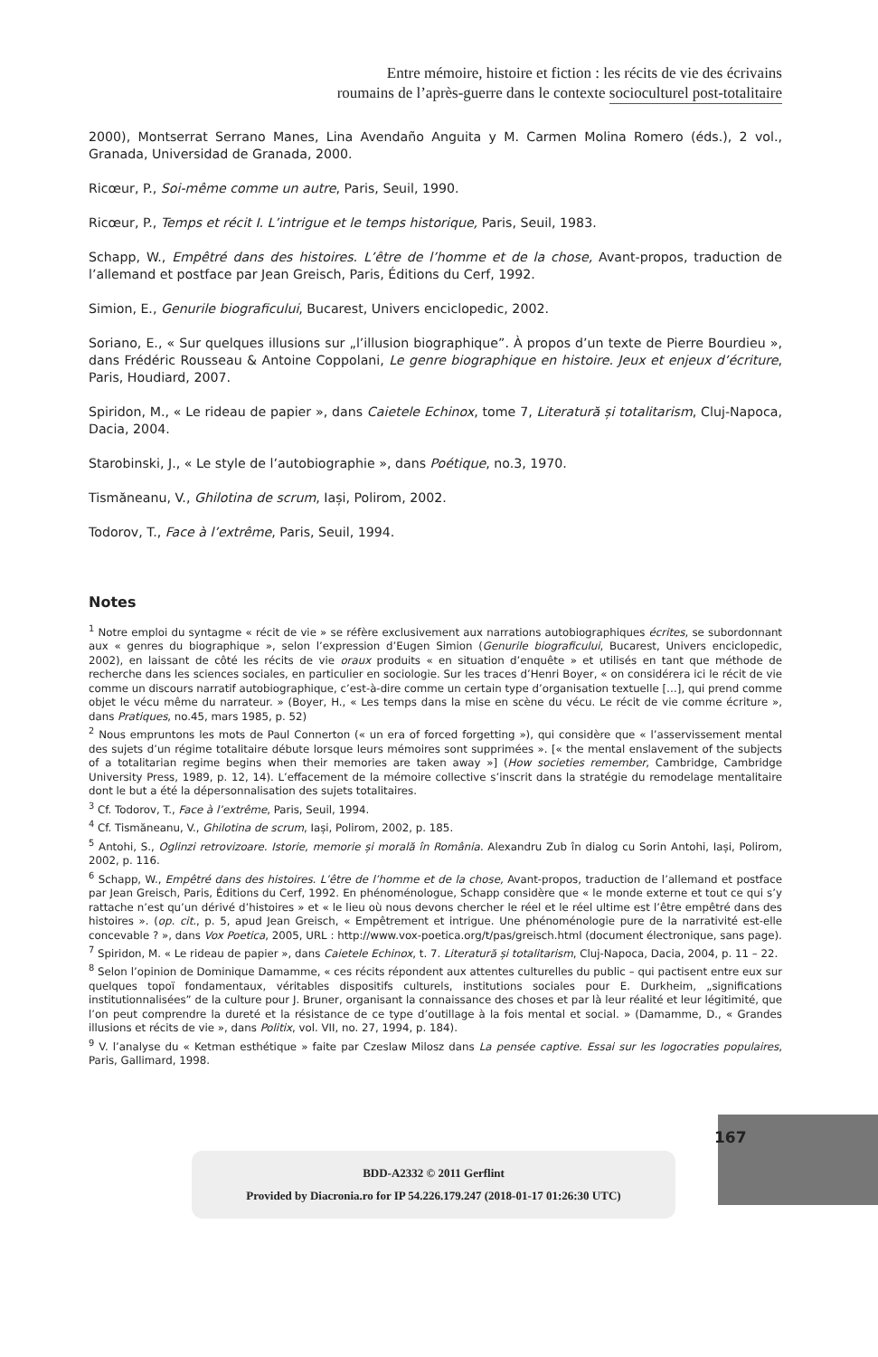Entre mémoire, histoire et fiction : les récits de vie des écrivains
roumains de l’après-guerre dans le contexte socioculturel post-totalitaire
2000), Montserrat Serrano Manes, Lina Avendaño Anguita y M. Carmen Molina Romero (éds.), 2 vol., Granada, Universidad de Granada, 2000.
Ricœur, P., Soi-même comme un autre, Paris, Seuil, 1990.
Ricœur, P., Temps et récit I. L’intrigue et le temps historique, Paris, Seuil, 1983.
Schapp, W., Empêtré dans des histoires. L’être de l’homme et de la chose, Avant-propos, traduction de l’allemand et postface par Jean Greisch, Paris, Éditions du Cerf, 1992.
Simion, E., Genurile biograficului, Bucarest, Univers enciclopedic, 2002.
Soriano, E., « Sur quelques illusions sur „l’illusion biographique”. À propos d’un texte de Pierre Bourdieu », dans Frédéric Rousseau & Antoine Coppolani, Le genre biographique en histoire. Jeux et enjeux d’écriture, Paris, Houdiard, 2007.
Spiridon, M., « Le rideau de papier », dans Caietele Echinox, tome 7, Literatură și totalitarism, Cluj-Napoca, Dacia, 2004.
Starobinski, J., « Le style de l’autobiographie », dans Poétique, no.3, 1970.
Tismăneanu, V., Ghilotina de scrum, Iași, Polirom, 2002.
Todorov, T., Face à l’extrême, Paris, Seuil, 1994.
Notes
<sup>1</sup> Notre emploi du syntagme « récit de vie » se réfère exclusivement aux narrations autobiographiques écrites, se subordonnant aux « genres du biographique », selon l’expression d’Eugen Simion (Genurile biograficului, Bucarest, Univers enciclopedic, 2002), en laissant de côté les récits de vie oraux produits « en situation d’enquête » et utilisés en tant que méthode de recherche dans les sciences sociales, en particulier en sociologie. Sur les traces d’Henri Boyer, « on considérera ici le récit de vie comme un discours narratif autobiographique, c’est-à-dire comme un certain type d’organisation textuelle […], qui prend comme objet le vécu même du narrateur. » (Boyer, H., « Les temps dans la mise en scène du vécu. Le récit de vie comme écriture », dans Pratiques, no.45, mars 1985, p. 52)
<sup>2</sup> Nous empruntons les mots de Paul Connerton (« un era of forced forgetting »), qui considère que « l’asservissement mental des sujets d’un régime totalitaire débute lorsque leurs mémoires sont supprimées ». [« the mental enslavement of the subjects of a totalitarian regime begins when their memories are taken away »] (How societies remember, Cambridge, Cambridge University Press, 1989, p. 12, 14). L’effacement de la mémoire collective s’inscrit dans la stratégie du remodelage mentalitaire dont le but a été la dépersonnalisation des sujets totalitaires.
<sup>3</sup> Cf. Todorov, T., Face à l’extrême, Paris, Seuil, 1994.
<sup>4</sup> Cf. Tismăneanu, V., Ghilotina de scrum, Iași, Polirom, 2002, p. 185.
<sup>5</sup> Antohi, S., Oglinzi retrovizoare. Istorie, memorie și morală în România. Alexandru Zub în dialog cu Sorin Antohi, Iași, Polirom, 2002, p. 116.
<sup>6</sup> Schapp, W., Empêtré dans des histoires. L’être de l’homme et de la chose, Avant-propos, traduction de l’allemand et postface par Jean Greisch, Paris, Éditions du Cerf, 1992. En phénoménologue, Schapp considère que « le monde externe et tout ce qui s’y rattache n’est qu’un dérivé d’histoires » et « le lieu où nous devons chercher le réel et le réel ultime est l’être empêtré dans des histoires ». (op. cit., p. 5, apud Jean Greisch, « Empêtrement et intrigue. Une phénoménologie pure de la narrativité est-elle concevable ? », dans Vox Poetica, 2005, URL : http://www.vox-poetica.org/t/pas/greisch.html (document électronique, sans page).
<sup>7</sup> Spiridon, M. « Le rideau de papier », dans Caietele Echinox, t. 7. Literatură și totalitarism, Cluj-Napoca, Dacia, 2004, p. 11 – 22.
<sup>8</sup> Selon l’opinion de Dominique Damamme, « ces récits répondent aux attentes culturelles du public – qui pactisent entre eux sur quelques topoï fondamentaux, véritables dispositifs culturels, institutions sociales pour E. Durkheim, „significations institutionnalisées” de la culture pour J. Bruner, organisant la connaissance des choses et par là leur réalité et leur légitimité, que l’on peut comprendre la dureté et la résistance de ce type d’outillage à la fois mental et social. » (Damamme, D., « Grandes illusions et récits de vie », dans Politix, vol. VII, no. 27, 1994, p. 184).
<sup>9</sup> V. l’analyse du « Ketman esthétique » faite par Czeslaw Milosz dans La pensée captive. Essai sur les logocraties populaires, Paris, Gallimard, 1998.
167
BDD-A2332 © 2011 Gerflint
Provided by Diacronia.ro for IP 54.226.179.247 (2018-01-17 01:26:30 UTC)